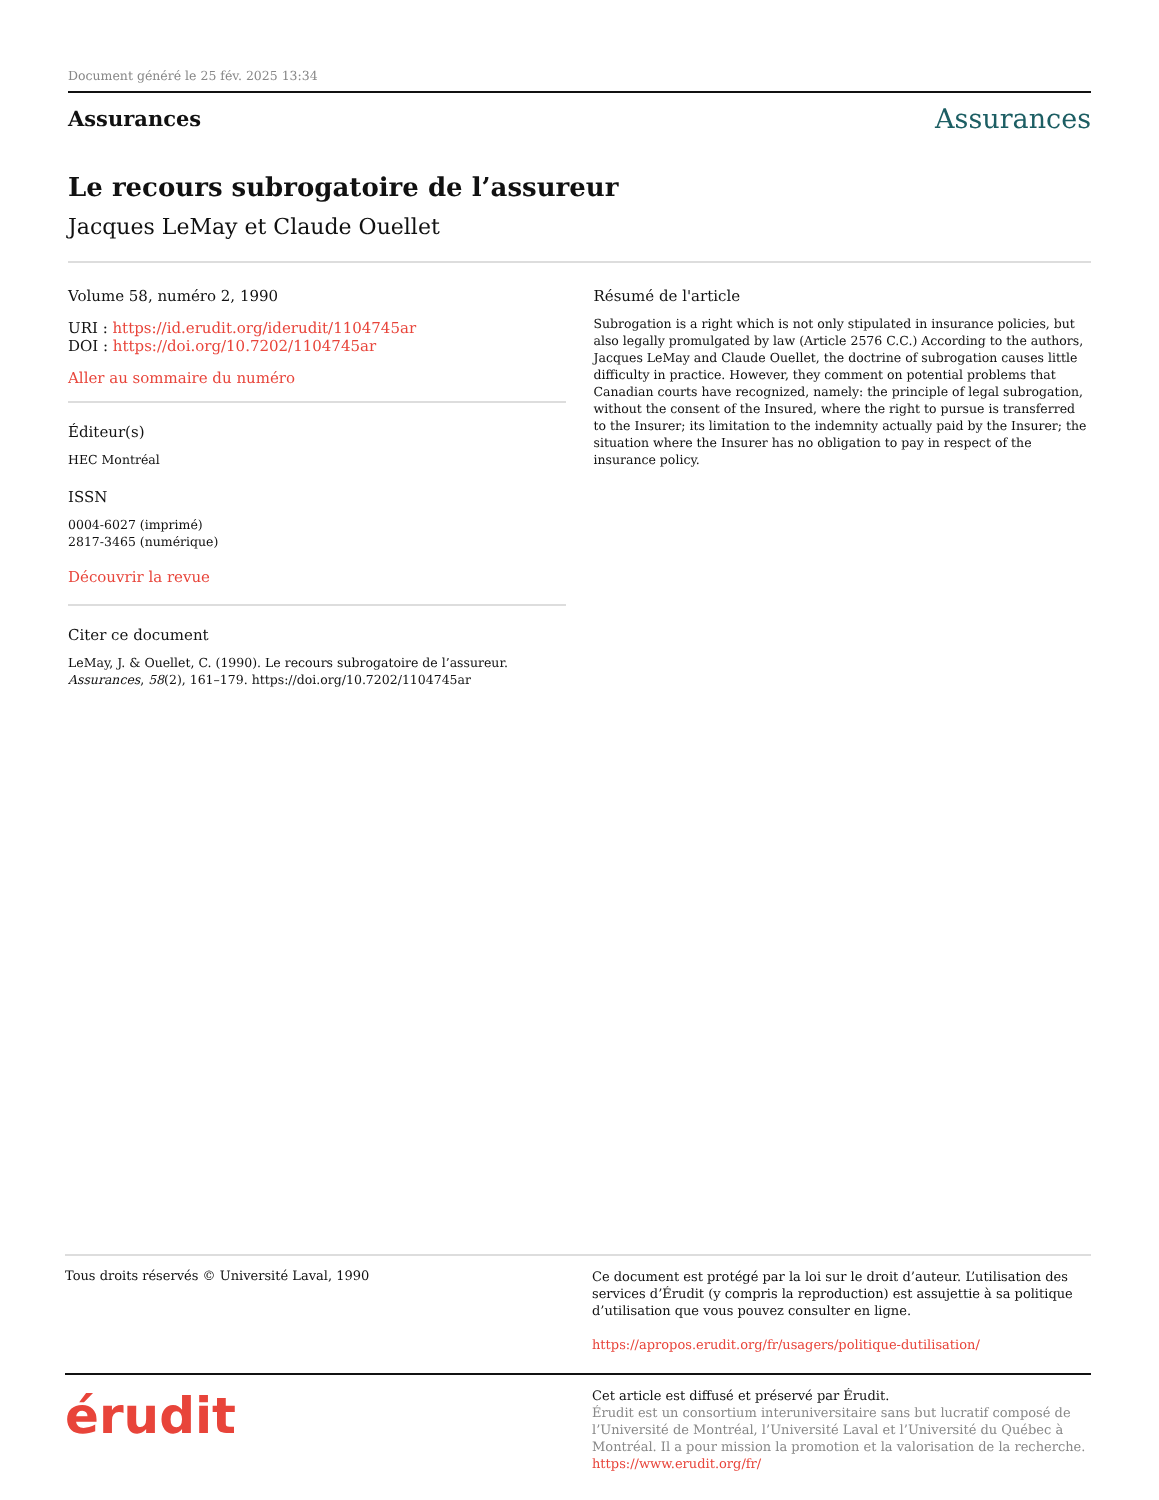Document généré le 25 fév. 2025 13:34
Assurances Assurances
Le recours subrogatoire de l’assureur
Jacques LeMay et Claude Ouellet
Volume 58, numéro 2, 1990
URI : https://id.erudit.org/iderudit/1104745ar
DOI : https://doi.org/10.7202/1104745ar
Aller au sommaire du numéro
Éditeur(s)
HEC Montréal
ISSN
0004-6027 (imprimé)
2817-3465 (numérique)
Découvrir la revue
Citer ce document
LeMay, J. & Ouellet, C. (1990). Le recours subrogatoire de l’assureur. Assurances, 58(2), 161–179. https://doi.org/10.7202/1104745ar
Résumé de l'article
Subrogation is a right which is not only stipulated in insurance policies, but also legally promulgated by law (Article 2576 C.C.) According to the authors, Jacques LeMay and Claude Ouellet, the doctrine of subrogation causes little difficulty in practice. However, they comment on potential problems that Canadian courts have recognized, namely: the principle of legal subrogation, without the consent of the Insured, where the right to pursue is transferred to the Insurer; its limitation to the indemnity actually paid by the Insurer; the situation where the Insurer has no obligation to pay in respect of the insurance policy.
Tous droits réservés © Université Laval, 1990
Ce document est protégé par la loi sur le droit d’auteur. L’utilisation des services d’Érudit (y compris la reproduction) est assujettie à sa politique d’utilisation que vous pouvez consulter en ligne.
https://apropos.erudit.org/fr/usagers/politique-dutilisation/
érudit
Cet article est diffusé et préservé par Érudit.
Érudit est un consortium interuniversitaire sans but lucratif composé de l’Université de Montréal, l’Université Laval et l’Université du Québec à Montréal. Il a pour mission la promotion et la valorisation de la recherche.
https://www.erudit.org/fr/